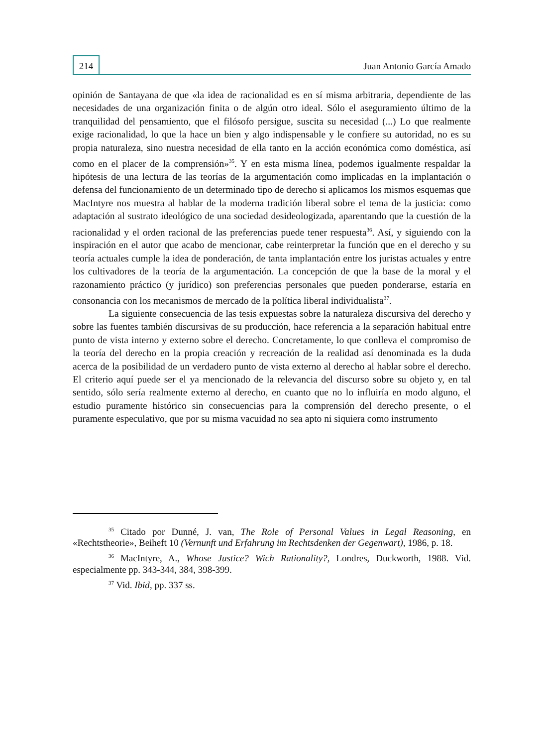214
Juan Antonio García Amado
opinión de Santayana de que «la idea de racionalidad es en sí misma arbitraria, dependiente de las necesidades de una organización finita o de algún otro ideal. Sólo el aseguramiento último de la tranquilidad del pensamiento, que el filósofo persigue, suscita su necesidad (...) Lo que realmente exige racionalidad, lo que la hace un bien y algo indispensable y le confiere su autoridad, no es su propia naturaleza, sino nuestra necesidad de ella tanto en la acción económica como doméstica, así como en el placer de la comprensión»<sup>35</sup>. Y en esta misma línea, podemos igualmente respaldar la hipótesis de una lectura de las teorías de la argumentación como implicadas en la implantación o defensa del funcionamiento de un determinado tipo de derecho si aplicamos los mismos esquemas que MacIntyre nos muestra al hablar de la moderna tradición liberal sobre el tema de la justicia: como adaptación al sustrato ideológico de una sociedad desideologizada, aparentando que la cuestión de la racionalidad y el orden racional de las preferencias puede tener respuesta<sup>36</sup>. Así, y siguiendo con la inspiración en el autor que acabo de mencionar, cabe reinterpretar la función que en el derecho y su teoría actuales cumple la idea de ponderación, de tanta implantación entre los juristas actuales y entre los cultivadores de la teoría de la argumentación. La concepción de que la base de la moral y el razonamiento práctico (y jurídico) son preferencias personales que pueden ponderarse, estaría en consonancia con los mecanismos de mercado de la política liberal individualista<sup>37</sup>.
La siguiente consecuencia de las tesis expuestas sobre la naturaleza discursiva del derecho y sobre las fuentes también discursivas de su producción, hace referencia a la separación habitual entre punto de vista interno y externo sobre el derecho. Concretamente, lo que conlleva el compromiso de la teoría del derecho en la propia creación y recreación de la realidad así denominada es la duda acerca de la posibilidad de un verdadero punto de vista externo al derecho al hablar sobre el derecho. El criterio aquí puede ser el ya mencionado de la relevancia del discurso sobre su objeto y, en tal sentido, sólo sería realmente externo al derecho, en cuanto que no lo influiría en modo alguno, el estudio puramente histórico sin consecuencias para la comprensión del derecho presente, o el puramente especulativo, que por su misma vacuidad no sea apto ni siquiera como instrumento
<sup>35</sup> Citado por Dunné, J. van, The Role of Personal Values in Legal Reasoning, en «Rechtstheorie», Beiheft 10 (Vernunft und Erfahrung im Rechtsdenken der Gegenwart), 1986, p. 18.
<sup>36</sup> MacIntyre, A., Whose Justice? Wich Rationality?, Londres, Duckworth, 1988. Vid. especialmente pp. 343-344, 384, 398-399.
<sup>37</sup> Vid. Ibid, pp. 337 ss.